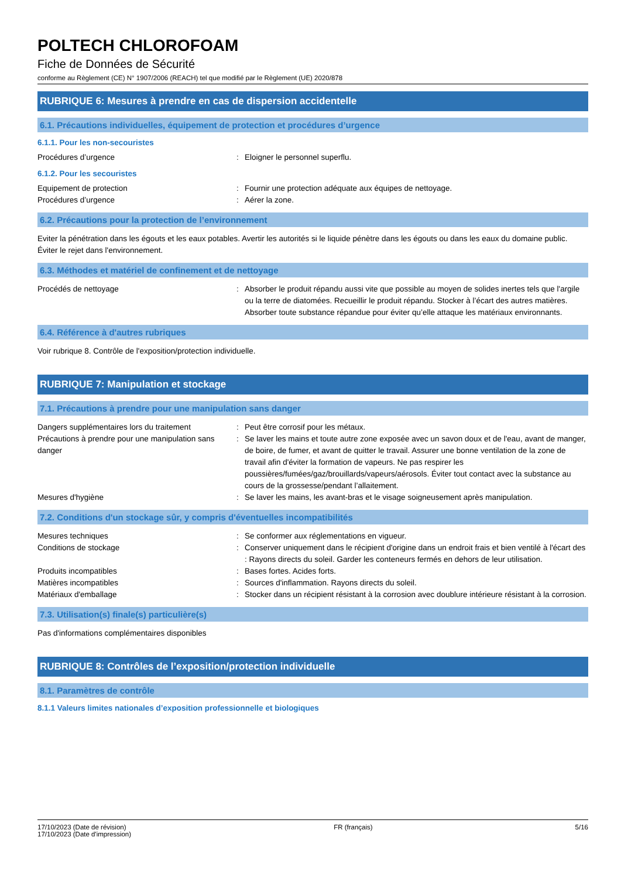POLTECH CHLOROFOAM
Fiche de Données de Sécurité
conforme au Règlement (CE) N° 1907/2006 (REACH) tel que modifié par le Règlement (UE) 2020/878
RUBRIQUE 6: Mesures à prendre en cas de dispersion accidentelle
6.1. Précautions individuelles, équipement de protection et procédures d’urgence
6.1.1. Pour les non-secouristes
Procédures d’urgence : Eloigner le personnel superflu.
6.1.2. Pour les secouristes
Equipement de protection : Fournir une protection adéquate aux équipes de nettoyage.
Procédures d’urgence : Aérer la zone.
6.2. Précautions pour la protection de l’environnement
Eviter la pénétration dans les égouts et les eaux potables. Avertir les autorités si le liquide pénètre dans les égouts ou dans les eaux du domaine public. Éviter le rejet dans l'environnement.
6.3. Méthodes et matériel de confinement et de nettoyage
Procédés de nettoyage : Absorber le produit répandu aussi vite que possible au moyen de solides inertes tels que l'argile ou la terre de diatomées. Recueillir le produit répandu. Stocker à l’écart des autres matières. Absorber toute substance répandue pour éviter qu’elle attaque les matériaux environnants.
6.4. Référence à d'autres rubriques
Voir rubrique 8. Contrôle de l'exposition/protection individuelle.
RUBRIQUE 7: Manipulation et stockage
7.1. Précautions à prendre pour une manipulation sans danger
Dangers supplémentaires lors du traitement
: Peut être corrosif pour les métaux.
Précautions à prendre pour une manipulation sans danger
: Se laver les mains et toute autre zone exposée avec un savon doux et de l'eau, avant de manger, de boire, de fumer, et avant de quitter le travail. Assurer une bonne ventilation de la zone de travail afin d'éviter la formation de vapeurs. Ne pas respirer les poussières/fumées/gaz/brouillards/vapeurs/aérosols. Éviter tout contact avec la substance au cours de la grossesse/pendant l’allaitement.
Mesures d'hygiène : Se laver les mains, les avant-bras et le visage soigneusement après manipulation.
7.2. Conditions d'un stockage sûr, y compris d'éventuelles incompatibilités
Mesures techniques : Se conformer aux réglementations en vigueur.
Conditions de stockage : Conserver uniquement dans le récipient d'origine dans un endroit frais et bien ventilé à l'écart des : Rayons directs du soleil. Garder les conteneurs fermés en dehors de leur utilisation.
Produits incompatibles : Bases fortes. Acides forts.
Matières incompatibles : Sources d'inflammation. Rayons directs du soleil.
Matériaux d'emballage : Stocker dans un récipient résistant à la corrosion avec doublure intérieure résistant à la corrosion.
7.3. Utilisation(s) finale(s) particulière(s)
Pas d'informations complémentaires disponibles
RUBRIQUE 8: Contrôles de l’exposition/protection individuelle
8.1. Paramètres de contrôle
8.1.1 Valeurs limites nationales d’exposition professionnelle et biologiques
17/10/2023 (Date de révision)
17/10/2023 (Date d'impression)
FR (français) 5/16